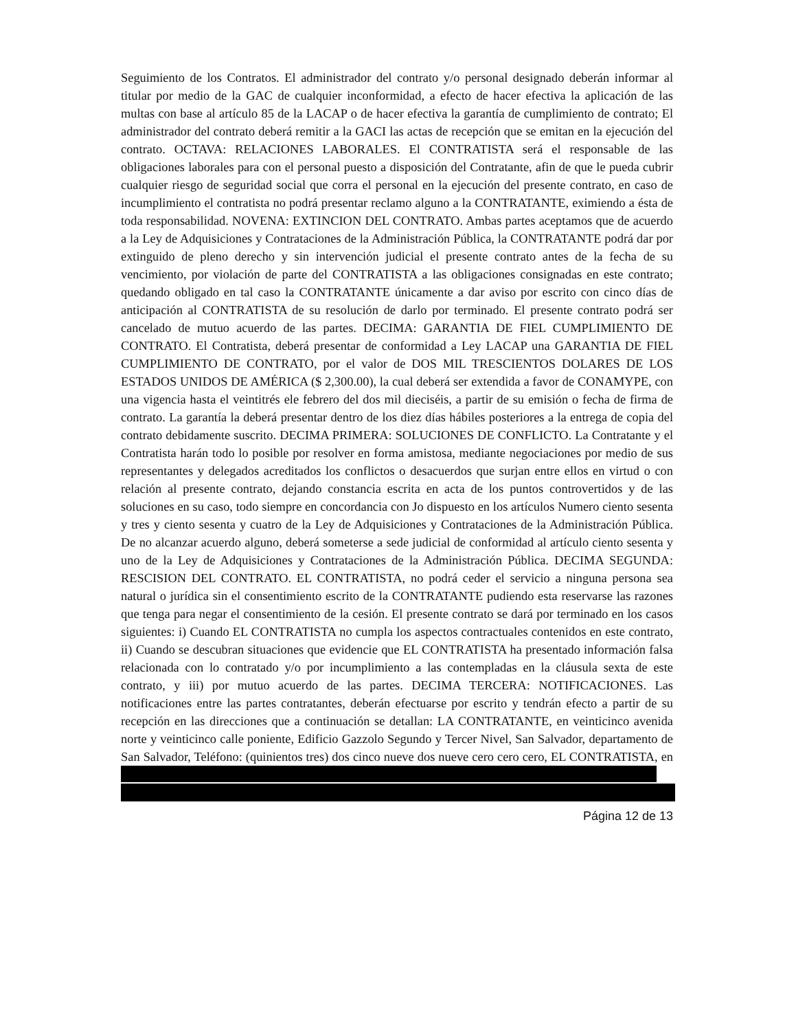Seguimiento de los Contratos. El administrador del contrato y/o personal designado deberán informar al titular por medio de la GAC de cualquier inconformidad, a efecto de hacer efectiva la aplicación de las multas con base al artículo 85 de la LACAP o de hacer efectiva la garantía de cumplimiento de contrato; El administrador del contrato deberá remitir a la GACI las actas de recepción que se emitan en la ejecución del contrato. OCTAVA: RELACIONES LABORALES. El CONTRATISTA será el responsable de las obligaciones laborales para con el personal puesto a disposición del Contratante, afin de que le pueda cubrir cualquier riesgo de seguridad social que corra el personal en la ejecución del presente contrato, en caso de incumplimiento el contratista no podrá presentar reclamo alguno a la CONTRATANTE, eximiendo a ésta de toda responsabilidad. NOVENA: EXTINCION DEL CONTRATO. Ambas partes aceptamos que de acuerdo a la Ley de Adquisiciones y Contrataciones de la Administración Pública, la CONTRATANTE podrá dar por extinguido de pleno derecho y sin intervención judicial el presente contrato antes de la fecha de su vencimiento, por violación de parte del CONTRATISTA a las obligaciones consignadas en este contrato; quedando obligado en tal caso la CONTRATANTE únicamente a dar aviso por escrito con cinco días de anticipación al CONTRATISTA de su resolución de darlo por terminado. El presente contrato podrá ser cancelado de mutuo acuerdo de las partes. DECIMA: GARANTIA DE FIEL CUMPLIMIENTO DE CONTRATO. El Contratista, deberá presentar de conformidad a Ley LACAP una GARANTIA DE FIEL CUMPLIMIENTO DE CONTRATO, por el valor de DOS MIL TRESCIENTOS DOLARES DE LOS ESTADOS UNIDOS DE AMÉRICA ($ 2,300.00), la cual deberá ser extendida a favor de CONAMYPE, con una vigencia hasta el veintitrés ele febrero del dos mil dieciséis, a partir de su emisión o fecha de firma de contrato. La garantía la deberá presentar dentro de los diez días hábiles posteriores a la entrega de copia del contrato debidamente suscrito. DECIMA PRIMERA: SOLUCIONES DE CONFLICTO. La Contratante y el Contratista harán todo lo posible por resolver en forma amistosa, mediante negociaciones por medio de sus representantes y delegados acreditados los conflictos o desacuerdos que surjan entre ellos en virtud o con relación al presente contrato, dejando constancia escrita en acta de los puntos controvertidos y de las soluciones en su caso, todo siempre en concordancia con Jo dispuesto en los artículos Numero ciento sesenta y tres y ciento sesenta y cuatro de la Ley de Adquisiciones y Contrataciones de la Administración Pública. De no alcanzar acuerdo alguno, deberá someterse a sede judicial de conformidad al artículo ciento sesenta y uno de la Ley de Adquisiciones y Contrataciones de la Administración Pública. DECIMA SEGUNDA: RESCISION DEL CONTRATO. EL CONTRATISTA, no podrá ceder el servicio a ninguna persona sea natural o jurídica sin el consentimiento escrito de la CONTRATANTE pudiendo esta reservarse las razones que tenga para negar el consentimiento de la cesión. El presente contrato se dará por terminado en los casos siguientes: i) Cuando EL CONTRATISTA no cumpla los aspectos contractuales contenidos en este contrato, ii) Cuando se descubran situaciones que evidencie que EL CONTRATISTA ha presentado información falsa relacionada con lo contratado y/o por incumplimiento a las contempladas en la cláusula sexta de este contrato, y iii) por mutuo acuerdo de las partes. DECIMA TERCERA: NOTIFICACIONES. Las notificaciones entre las partes contratantes, deberán efectuarse por escrito y tendrán efecto a partir de su recepción en las direcciones que a continuación se detallan: LA CONTRATANTE, en veinticinco avenida norte y veinticinco calle poniente, Edificio Gazzolo Segundo y Tercer Nivel, San Salvador, departamento de San Salvador, Teléfono: (quinientos tres) dos cinco nueve dos nueve cero cero cero, EL CONTRATISTA, en
Página 12 de 13